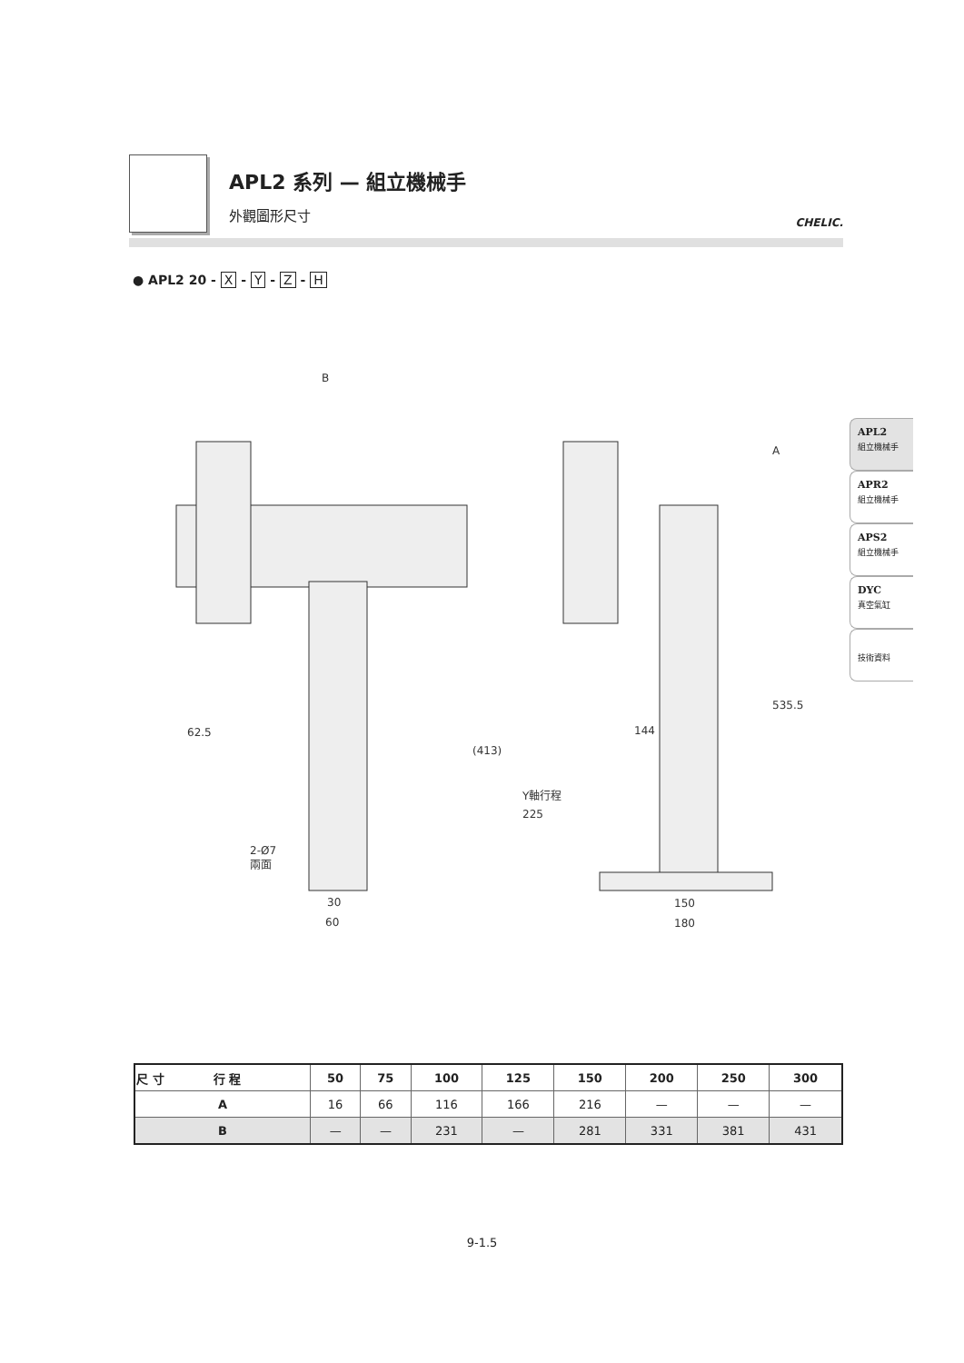APL2 系列 — 組立機械手
外觀圖形尺寸
CHELIC.
● APL2 20 - X - Y - Z - H
B
62.5
(413)
2-Ø7
兩面
30
60
A
144
Y軸行程
225
535.5
150
180
APL2
組立機械手
APR2
組立機械手
APS2
組立機械手
DYC
真空氣缸
技術資料
| 尺 寸 行 程 | 50 | 75 | 100 | 125 | 150 | 200 | 250 | 300 |
| --- | --- | --- | --- | --- | --- | --- | --- | --- |
| A | 16 | 66 | 116 | 166 | 216 | — | — | — |
| B | — | — | 231 | — | 281 | 331 | 381 | 431 |
9-1.5